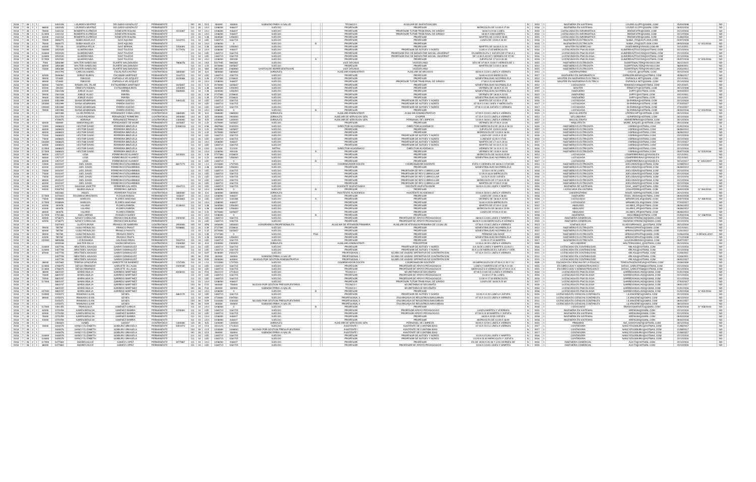| 2018 | 7 | 28 | 2 | 1 | | 3402426 | LOURDES BEATRIZ | DELGADO GONZALEZ | PERMANENTE | | 191 | 30 | D13 | 300000 | 300000 | SUBSIDIO PARA LA SALUD | | | TECNICO I | AUXILIAR DE INVESTIGACION | | N | | 2010 | 1 | INGENIERA EN SISTEMAS | LOUDELGLZPY@GMAIL.COM | 25/03/2008 | | NO | |
| 2018 | 7 | 28 | 2 | 1 | 98000 | 3402426 | LOURDES BEATRIZ | DELGADO GONZALEZ | PERMANENTE | | 111 | 30 | U1H | 1208200 | 948437 | SUELDO | | | PROFESOR | PROFESOR | MIERCOLES DE 14:00 A 17:00 | N | | 2018 | 1 | INGENIERA EN SISTEMAS | LOUDELGLZPY@GMAIL.COM | 09/02/2018 | | NO | |
| 2018 | 7 | 28 | 2 | 1 | 76000 | 1161154 | ROBERTO ALFREDO | DEMESTRI RIGONI | PERMANENTE | 3153267 | 111 | 10 | U1H | 1208200 | 948437 | SUELDO | | | PROFESOR | PROFESOR TUTOR TRAB FINAL DE GRADO | 18:00 A 22:00 LUNES | N | | 2016 | 1 | LICENCIADO EN INFORMATICA | RDEMESTRI@GMAIL.COM | 22/12/2016 | | NO | |
| 2018 | 7 | 28 | 2 | 1 | 114000 | 1161154 | ROBERTO ALFREDO | DEMESTRI RIGONI | PERMANENTE | | 111 | 10 | U1H | 1208200 | 948437 | SUELDO | | | PROFESOR | PROFESOR TUTOR TRAB FINAL DE GRADO | 18:00 A 2200 MARTES | N | | 2016 | 1 | LICENCIADO EN INFORMATICA | RDEMESTRI@GMAIL.COM | 22/12/2016 | | NO | |
| 2018 | 7 | 28 | 2 | 1 | 61000 | 1161154 | ROBERTO ALFREDO | DEMESTRI RIGONI | PERMANENTE | | 111 | 10 | UJ8 | 1600500 | 1256393 | SUELDO | | | PROFESOR | PROFESOR | MARTES DE 13:50 A 18:00 | N | | 2015 | 1 | LICENCIADO EN INFORMATICA | RDEMESTRI@GMAIL.COM | 01/06/2016 | | NO | |
| 2018 | 7 | 28 | 2 | 1 | 74000 | 3606271 | NUBIA ANGELICA | DIAZ AQUINO | PERMANENTE | 1164715 | 111 | 10 | UJD | 1483713 | 1164715 | SUELDO | | | PROFESOR | PROFESOR | LUNES DE 13:00 A 16:20 | N | | 2018 | 1 | INGENIERA ELECTRICISTA | NUBIA_ITA@OUTLOOK.COM | 02/07/2018 | | NO | |
| 2018 | 7 | 28 | 2 | 1 | 76000 | 3606271 | NUBIA ANGELICA | DIAZ AQUINO | PERMANENTE | | 111 | 10 | U1H | 1208200 | 0 | SUELDO | B | | PROFESOR | PROFESOR | | N | | 2018 | 1 | INGENIERA ELECTRICISTA | NUBIA_ITA@OUTLOOK.COM | 09/02/2018 | N° 014/2018 | NO | |
| 2018 | 7 | 28 | 2 | 1 | 61000 | 757146 | JOSEFINA FELIX | DIAZ BERNAL | PERMANENTE | 1256393 | 111 | 10 | UJ8 | 1600500 | 1256393 | SUELDO | | | PROFESOR | PROFESOR | MARTES DE 18:00 A 21:20 | N | | 2012 | 1 | MASTER EN DERECHO | JOSEDIBER@YAHOO.COM.AR | 22/12/2011 | | NO | |
| 2018 | 7 | 28 | 2 | 1 | 108000 | 3252520 | GUMERCINDA | DIAZ TOLEDO | PERMANENTE | 4177976 | 111 | 10 | U1H | 1208200 | 948437 | SUELDO | | | PROFESOR | PROFESOR DE AUTOEV Y ACRED | 13:05 A 17:05 MIERCOLES | N | | 2016 | 1 | LICENCIADA EN PSICOLOGIA | GUMERDIAZTOLEDO@HOTMAIL.COM | 22/12/2016 | | NO | |
| 2018 | 7 | 28 | 2 | 1 | 116000 | 3252520 | GUMERCINDA | DIAZ TOLEDO | PERMANENTE | | 111 | 10 | UJD | 1483713 | 1164715 | SUELDO | | | PROFESOR | PROFESOR ENC DE BIENESTAR SOCIAL UNIVERSIT | ES MIERCOLES Y JUEVES DE 07:00 A 1 | N | | 2016 | 1 | LICENCIADA EN PSICOLOGIA | GUMERDIAZTOLEDO@HOTMAIL.COM | 22/12/2016 | | NO | |
| 2018 | 7 | 28 | 2 | 1 | 116000 | 3252520 | GUMERCINDA | DIAZ TOLEDO | PERMANENTE | | 111 | 10 | UJD | 1483713 | 1164715 | SUELDO | | | PROFESOR | PROFESOR ENC DE BIENESTAR SOCIAL UNIVERSIT | DE 14:00 A 20:00 Y VIERNES DE 07:00 | N | | 2016 | 1 | LICENCIADA EN PSICOLOGIA | GUMERDIAZTOLEDO@HOTMAIL.COM | 22/12/2016 | | NO | |
| 2018 | 7 | 28 | 2 | 1 | 117000 | 3252520 | GUMERCINDA | DIAZ TOLEDO | PERMANENTE | | 111 | 10 | U1H | 1208200 | 900109 | SUELDO | A | | PROFESOR | PROFESOR | JUEVES DE 17:10 A 20:30 | N | | 2018 | 1 | LICENCIADA EN PSICOLOGIA | GUMERDIAZTOLEDO@HOTMAIL.COM | 05/07/2018 | N° 525/2018 | NO | |
| 2018 | 7 | 28 | 2 | 1 | 7000 | 1856489 | WALTER ISABELINO | DUARTE MALDONADO | PERMANENTE | 7868478 | 111 | 10 | UX2 | 5317935 | 3961861 | SUELDO | | | VICE DECANO | VICEDECANO | VES DE 07:00 A 13:00 Y VIERNES DE 1 | N | | 2015 | 1 | INGENIERO ELECTRICISTA | DUARTEWALTER@YAHOO.COM | 26/11/2015 | | NO | |
| 2018 | 7 | 28 | 2 | 1 | 60000 | 1856489 | WALTER ISABELINO | DUARTE MALDONADO | PERMANENTE | | 111 | 10 | UJ2 | 2070900 | 1625657 | SUELDO | | | PROFESOR | PROFESOR | MARTES DE 13:00 A 18:00 | N | | 2012 | 1 | INGENIERO ELECTRICISTA | DUARTEWALTER@YAHOO.COM | 08/09/2011 | | NO | |
| 2018 | 7 | 28 | 2 | 1 | 15000 | 1856489 | WALTER ISABELINO | DUARTE MALDONADO | PERMANENTE | | 113 | 10 | S84 | 2851200 | 2280960 | GASTOS DE REPRESENTACION | | | VICE DECANO | VICEDECANO | | N | | 2015 | 1 | INGENIERO ELECTRICISTA | DUARTEWALTER@YAHOO.COM | 23/04/2014 | | NO | |
| 2018 | 7 | 28 | 2 | 1 | | 4924793 | CARLOS ISMAEL | ESCALADA CASTRO | CONTRATADO | 1800000 | 144 | 30 | XJ4 | 1800000 | 1800000 | JORNALES | | | AUXILIAR ADMINISTRATI | AUXILIAR DE ARCHIVO | 08:00 A 14:00 LUNES A VIERNES | N | | 2014 | 1 | UNIVERSITARIO | CACHO_@HOTMAIL.COM | 20/12/2016 | | NO | |
| 2018 | 7 | 28 | 2 | 1 | 62000 | 2936064 | JORGE RUBEN | ESCOBAR MARTINEZ | PERMANENTE | 1164715 | 111 | 10 | UJD | 1483713 | 1164715 | SUELDO | | | PROFESOR | PROFESOR | 18:00 A 22:00 MIERCOLES | N | | 2017 | 1 | INGENIERO EN INFORMATICA | JOPRGERUBEN22@HOTMAIL.COM | 30/06/2017 | | NO | |
| 2018 | 7 | 28 | 2 | 1 | 59000 | 574655 | EMIGDIO | ESPINOLA VELAZQUEZ | PERMANENTE | 3105068 | 111 | 10 | UJ9 | 2747300 | 2156631 | SUELDO | | | PROFESOR | PROFESOR | SEMESTRALIDAD NO PARALELA | N | | 2012 | 1 | MASTER EN INGENIERIA ELECTRICA | ESPINOLA.NET@GMAIL.COM | 22/12/2011 | | NO | |
| 2018 | 7 | 28 | 2 | 1 | 69000 | 574655 | EMIGDIO | ESPINOLA VELAZQUEZ | PERMANENTE | | 111 | 10 | U1H | 1208200 | 948437 | SUELDO | | | PROFESOR | PROFESOR TUTOR TRAB FINAL DE GRADO | 17:00 A 21:00 MARTES | N | | 2016 | 1 | MASTER EN INGENIERIA ELECTRICA | ESPINOLA.NET@GMAIL.COM | 22/12/2016 | | NO | |
| 2018 | 7 | 28 | 2 | 1 | 60000 | 748293 | RAMON DEL PILAR | ESTIGARRIBIA MARTINEZ | PERMANENTE | 1625657 | 111 | 10 | UJ2 | 2070900 | 1625657 | SUELDO | | | PROFESOR | PROFESOR | SEMESTRALIDAD NO PARALELA | N | | 2012 | 1 | LICENCIADO | RAMON121056@HOTMAIL.COM | 22/12/2011 | | NO | |
| 2018 | 7 | 28 | 2 | 1 | 61000 | 426353 | ERNESTO ANIBAL | ESTIGARRIBIA RIOS | PERMANENTE | 1256393 | 111 | 10 | UJ8 | 1600500 | 1256393 | SUELDO | | | PROFESOR | PROFESOR | VIERNES DE 18:00 A 21:20 | N | | 2007 | 1 | MASTER | ERNIESTY@HOTMAIL.COM | 29/12/2006 | | NO | |
| 2018 | 7 | 28 | 2 | 1 | 61000 | 1561528 | JORGE HUGO | FARIÑA | PERMANENTE | 5569655 | 111 | 10 | UJ8 | 1600500 | 1256393 | SUELDO | | | PROFESOR | PROFESOR | SEMESTRALIDAD NO PARALELA | N | | 2015 | 1 | INGENIERO | JHFPY@HOTMAIL.COM | 29/03/2012 | | NO | |
| 2018 | 7 | 28 | 2 | 1 | 59000 | 1561528 | JORGE HUGO | FARIÑA | PERMANENTE | | 111 | 10 | UJ9 | 2747300 | 2156631 | SUELDO | | | PROFESOR | PROFESOR | VIERNES DE 18:00 A 22:00 | N | | 2015 | 1 | INGENIERO | JHFPY@HOTMAIL.COM | 22/12/2011 | | NO | |
| 2018 | 7 | 28 | 2 | 1 | 59000 | 1561528 | JORGE HUGO | FARIÑA | PERMANENTE | | 111 | 10 | UJ9 | 2747300 | 2156631 | SUELDO | | | PROFESOR | PROFESOR | SEMESTRALIDAD NO PARALELA | N | | 2015 | 1 | INGENIERO | JHFPY@HOTMAIL.COM | 22/12/2011 | | NO | |
| 2018 | 7 | 28 | 2 | 1 | 116000 | 3351999 | DIANA SEMIRAMIS | FARIÑA OVIEDO | PERMANENTE | 3494145 | 111 | 10 | UJD | 1483713 | 1164715 | SUELDO | | | PROFESOR | PROFESOR DE AUTOEV Y ACRED | MARTES DE 13:35 A 17:35 | N | | 2016 | 1 | LICENCIADA | DI-FARINA@HOTMAIL.COM | 22/12/2016 | | NO | |
| 2018 | 7 | 28 | 2 | 1 | 103000 | 3351999 | DIANA SEMIRAMIS | FARIÑA OVIEDO | PERMANENTE | | 111 | 10 | UJD | 1483713 | 1164715 | SUELDO | | | PROFESOR | PROFESOR DE AUTOEV Y ACRED | 07:30 A 13:30 LUNES Y MIERCOLES | N | | 2017 | 1 | LICENCIADA | DI-FARINA@HOTMAIL.COM | 27/03/2017 | | NO | |
| 2018 | 7 | 28 | 2 | 1 | 109000 | 3351999 | DIANA SEMIRAMIS | FARIÑA OVIEDO | PERMANENTE | | 111 | 10 | UJD | 1483713 | 1164715 | SUELDO | | | PROFESOR | PROFESOR DE AUTOEV Y ACRED | 07:30 A 13:30 JUEVES Y VIERNES | N | | 2017 | 1 | LICENCIADA | DI-FARINA@HOTMAIL.COM | 27/03/2017 | | NO | |
| 2018 | 7 | 28 | 2 | 1 | 76000 | 3351999 | DIANA SEMIRAMIS | FARIÑA OVIEDO | PERMANENTE | | 111 | 10 | U1H | 1208200 | 0 | SUELDO | B | | PROFESOR | PROFESOR | | N | | 2018 | 1 | LICENCIADA | DI-FARINA@HOTMAIL.COM | 09/02/2018 | N° 013/2018 | NO | |
| 2018 | 7 | 28 | 2 | 1 | | 3822285 | LILIAN PATRICIA | FERNANDEZ CABALLERO | CONTRATADO | 1980000 | 144 | 30 | XJ4 | 1980000 | 1980000 | JORNALES | | | AUXILIAR ADMINISTRATI | AUXILIAR ADMINISTRATIVO | 07:00 A 13:00 LUNES A VIERNES | N | | 2010 | 1 | BACHILLERATO | LPATRICIAPY@HOTMAIL.COM | 20/12/2016 | | NO | |
| 2018 | 7 | 28 | 2 | 1 | | 3312793 | HUGO RICARDO | FERNANDEZ FERREIRA | CONTRATADO | 1900000 | 144 | 30 | XJ5 | 1900000 | 1900000 | JORNALES | | | AUXILIAR DE SERVICIOS GEN | CHOFER | 07:15 A 13:15 LUNES A VIERNES | N | | 2013 | 1 | SECUNDARIA | HURIFERZ@HOTMAIL.COM | 20/12/2016 | | NO | |
| 2018 | 7 | 28 | 2 | 1 | | 4709675 | ADRIANA | FERNANDEZ FRANCO | CONTRATADO | 1400000 | 144 | 30 | XJ5 | 1400000 | 1400000 | JORNALES | | | AUXILIAR DE SERVICIOS GEN | PERSONAL DE LIMPIEZA | 12:00 A 18:00 LUNES A VIERNES | N | | 2012 | 1 | BACHILLERATO | ADRIFERFRAN@HOTMAIL.COM | 20/12/2016 | | NO | |
| 2018 | 7 | 28 | 2 | 1 | 60000 | 658969 | MARIA RAQUEL | FERNDANDEZ DE MORE | PERMANENTE | 1625657 | 111 | 10 | UJ2 | 2070900 | 1625657 | SUELDO | | | PROFESOR | PROFESOR | VIERNES DE 07:00 A 10:00 | N | | 2007 | 1 | ARQUITECTA | MORE_RAQUEL@HOTMAIL.COM | 29/12/2006 | | NO | |
| 2018 | 7 | 28 | 2 | 1 | 11000 | 1608623 | HECTOR DAVID | FERREIRA BRIZUELA | PERMANENTE | 11396316 | 111 | 10 | K36 | 3987900 | 3190320 | SUELDO | | | DIRECTOR ACADEMICO | DIRECTOR ACADEMICO | 13:00 MIERCOLES DE 16:10 A 18:10 | N | | 2016 | 1 | INGENIERO ELECTRICISTA | HDFB34@HOTMAIL.COM | 01/01/2016 | | SI | |
| 2018 | 7 | 28 | 2 | 1 | 60000 | 1608623 | HECTOR DAVID | FERREIRA BRIZUELA | PERMANENTE | | 111 | 10 | UJ2 | 2070900 | 1625657 | SUELDO | | | PROFESOR | PROFESOR | JUEVES DE 13:00 A 16:00 | N | | 2007 | 1 | INGENIERO ELECTRICISTA | HDFB34@HOTMAIL.COM | 06/06/2012 | | NO | |
| 2018 | 7 | 28 | 2 | 1 | 60000 | 1608623 | HECTOR DAVID | FERREIRA BRIZUELA | PERMANENTE | | 111 | 10 | UJ2 | 2070900 | 1625657 | SUELDO | | | PROFESOR | PROFESOR | MIERCOLES DE 13:00 A 16:00 | N | | 2012 | 1 | INGENIERO ELECTRICISTA | HDFB34@HOTMAIL.COM | 06/06/2012 | | NO | |
| 2018 | 7 | 28 | 2 | 1 | 72000 | 1608623 | HECTOR DAVID | FERREIRA BRIZUELA | PERMANENTE | | 111 | 10 | UJD | 1483713 | 1164715 | SUELDO | | | PROFESOR | PROFESOR DE AUTOEV Y ACRED | LUNES DE 13:05 A 15:05 | N | | 2016 | 1 | INGENIERO ELECTRICISTA | HDFB34@HOTMAIL.COM | 22/12/2016 | | NO | |
| 2018 | 7 | 28 | 2 | 1 | 73000 | 1608623 | HECTOR DAVID | FERREIRA BRIZUELA | PERMANENTE | | 111 | 10 | UJD | 1483713 | 1164715 | SUELDO | | | PROFESOR | PROFESOR DE AUTOEV Y ACRED | LUNESDE 15:05 A 17:05 | N | | 2016 | 1 | INGENIERO ELECTRICISTA | HDFB34@HOTMAIL.COM | 22/12/2016 | | NO | |
| 2018 | 7 | 28 | 2 | 1 | 104000 | 1608623 | HECTOR DAVID | FERREIRA BRIZUELA | PERMANENTE | | 111 | 10 | U1H | 1208200 | 948437 | SUELDO | | | PROFESOR | PROFESOR DE AUTOEV Y ACRED | MARTES DE 17:10 A 19:10 | N | | 2017 | 1 | INGENIERO ELECTRICISTA | HDFB34@HOTMAIL.COM | 22/12/2017 | | NO | |
| 2018 | 7 | 28 | 2 | 1 | 62000 | 1608623 | HECTOR DAVID | FERREIRA BRIZUELA | PERMANENTE | | 111 | 10 | UJD | 1483713 | 1164715 | SUELDO | | | PROFESOR | PROFESOR DE AUTOEV Y ACRED | MARTES DE 19:10 A 21:10 | N | | 2016 | 1 | INGENIERO ELECTRICISTA | HDFB34@HOTMAIL.COM | 22/12/2016 | | NO | |
| 2018 | 7 | 28 | 2 | 1 | 112000 | 1608623 | HECTOR DAVID | FERREIRA BRIZUELA | PERMANENTE | | 112 | 10 | CO4 | 512100 | 512100 | DIETAS | | | DIRECTOR ACADEMICO | DIRECTOR ACADEMICO | VIERNES DE 10:10 A 11:10 | N | | 2016 | 1 | INGENIERO ELECTRICISTA | HDFB34@HOTMAIL.COM | 22/12/2016 | | NO | |
| 2018 | 7 | 28 | 2 | 1 | 117000 | 1608623 | HECTOR DAVID | FERREIRA BRIZUELA | PERMANENTE | | 111 | 10 | U1H | 1208200 | 900109 | SUELDO | A | | PROFESOR | PROFESOR | VIERNES DE 13:00 A 18:00 | N | | 2018 | 1 | INGENIERO ELECTRICISTA | HDFB34@HOTMAIL.COM | 05/07/2018 | N° 523/2018 | NO | |
| 2018 | 7 | 28 | 2 | 1 | 59000 | 1257127 | LIDIA | FERREIRA DE ALVAREZ | PERMANENTE | 3413024 | 111 | 10 | UJ9 | 2747300 | 2156631 | SUELDO | | | PROFESOR | PROFESOR | MIERCOLES DE 18:00 A 22:00 | N | | 2012 | 1 | LICENCIADA | LIDIAFERREIRA41@YAHOO.ES | 22/12/2011 | | NO | |
| 2018 | 7 | 28 | 2 | 1 | 60000 | 1257127 | LIDIA | FERREIRA DE ALVAREZ | PERMANENTE | | 111 | 10 | UJ2 | 1600500 | 1256393 | SUELDO | | | PROFESOR | PROFESOR | SEMESTRALIDAD NO PARALELA | N | | 2012 | 1 | LICENCIADA | LIDIAFERREIRA41@YAHOO.ES | 22/12/2011 | | NO | |
| 2018 | 7 | 28 | 2 | 1 | 81000 | 1257127 | LIDIA | FERREIRA DE ALVAREZ | PERMANENTE | | 111 | 10 | UJD | 1483713 | 0 | SUELDO | B | | PROFESOR | PROFESOR | | N | | 2017 | 1 | LICENCIADA | LIDIAFERREIRA41@YAHOO.ES | 19/12/2017 | N° 1051/2017 | NO | |
| 2018 | 7 | 28 | 2 | 1 | 12000 | 2033197 | JOEL DAVID | FERREIRA ESTIGARRIBIA | PERMANENTE | 8817173 | 111 | 10 | L14 | 2213000 | 1737205 | SUELDO | | | COORDINADOR DOCEN | COORDINADOR DOCENTE | EVES Y VIERNES DE 08:00 A 12:00 MA | N | | 2014 | 1 | INGENIERO ELECTRICISTA | JOELODAVID@HOTMAIL.COM | 12/08/2014 | | NO | |
| 2018 | 7 | 28 | 2 | 1 | 61000 | 2033197 | JOEL DAVID | FERREIRA ESTIGARRIBIA | PERMANENTE | | 111 | 10 | UJ8 | 1600500 | 1256393 | SUELDO | | | PROFESOR | PROFESOR | SEMESTRALIDAD NO PARALELA | N | | 2012 | 1 | INGENIERO ELECTRICISTA | JOELODAVID@HOTMAIL.COM | 06/06/2012 | | NO | |
| 2018 | 7 | 28 | 2 | 1 | 73000 | 2033197 | JOEL DAVID | FERREIRA ESTIGARRIBIA | PERMANENTE | | 111 | 10 | UJD | 1483713 | 1164715 | SUELDO | | | PROFESOR | PROFESOR DE REV CURRICULAR | 12:20 A 16:20 LUNES | N | | 2016 | 1 | INGENIERO ELECTRICISTA | JOELODAVID@HOTMAIL.COM | 22/12/2016 | | NO | |
| 2018 | 7 | 28 | 2 | 1 | 73000 | 2033197 | JOEL DAVID | FERREIRA ESTIGARRIBIA | PERMANENTE | | 111 | 10 | UJD | 1483713 | 1164715 | SUELDO | | | PROFESOR | PROFESOR DE REV CURRICULAR | 12:20 A 16:20 MIERCOLES | N | | 2016 | 1 | INGENIERO ELECTRICISTA | JOELODAVID@HOTMAIL.COM | 22/12/2016 | | NO | |
| 2018 | 7 | 28 | 2 | 1 | 73000 | 2033197 | JOEL DAVID | FERREIRA ESTIGARRIBIA | PERMANENTE | | 111 | 10 | UJD | 1483713 | 1164715 | SUELDO | | | PROFESOR | PROFESOR DE REV CURRICULAR | 12:20 A 16:20 JUEVES | N | | 2016 | 1 | INGENIERO ELECTRICISTA | JOELODAVID@HOTMAIL.COM | 22/12/2016 | | NO | |
| 2018 | 7 | 28 | 2 | 1 | 80000 | 2033197 | JOEL DAVID | FERREIRA ESTIGARRIBIA | PERMANENTE | | 111 | 10 | UJD | 1483713 | 1164715 | SUELDO | | | PROFESOR | PROFESOR DE REV CURRICULAR | MIERCOLES DE 17:10 A 20:30 | N | | 2016 | 1 | INGENIERO ELECTRICISTA | JOELODAVID@HOTMAIL.COM | 22/12/2016 | | NO | |
| 2018 | 7 | 28 | 2 | 1 | 81000 | 2033197 | JOEL DAVID | FERREIRA ESTIGARRIBIA | PERMANENTE | | 111 | 10 | UJD | 1483713 | 1164715 | SUELDO | | | PROFESOR | PROFESOR DE REV CURRICULAR | MARTES DE 07:00 A 12:00 | N | | 2016 | 1 | INGENIERO ELECTRICISTA | JOELODAVID@HOTMAIL.COM | 22/12/2016 | | NO | |
| 2018 | 7 | 28 | 2 | 1 | 62000 | 3437172 | DAHIANA JANETTE | FERREIRA GALARZA | PERMANENTE | 1164715 | 111 | 10 | UJD | 1483713 | 1164715 | SUELDO | | | DOCENTE INVESTIGADO | DOCENTE INVESTIGADOR | 19:00 A 21:00 LUNES Y MARTES | N | | 2016 | 1 | INGENIERA DE SISTEMAS | DAIA_JANET@HOTMAIL.COM | 22/12/2016 | | NO | |
| 2018 | 7 | 28 | 2 | 1 | 93000 | 5209793 | INGRID ANALIA | FERREIRA LIMENZA | PERMANENTE | | 111 | 10 | U1H | 1208200 | 0 | SUELDO | B | | PROFESOR | PROFESOR | | N | | 2018 | 1 | LICENCIADA EN HISTORIA | LIDIA-FERRI@HOTMAIL.COM | 09/02/2018 | N° 064/2018 | NO | |
| 2018 | 7 | 28 | 2 | 1 | | 4651661 | ANGEL | FERREIRA TOLEDO | CONTRATADO | 1800000 | 144 | 30 | XJ4 | 1800000 | 1800000 | JORNALES | | | ASISTENTE ACADEMICO | ASISTENTE ACADEMICO | 10:00 A 16:00 LUNES A VIERNES | N | | 2013 | 1 | UNIVERSITARIO | ANGEL-MAPA@HOTMAIL.COM | 20/12/2016 | | NO | |
| 2018 | 7 | 28 | 2 | 1 | 117000 | 3472624 | EDUARDO ARISTIDES | FLECHA RODAS | PERMANENTE | 948437 | 111 | 10 | U1H | 1208200 | 948437 | SUELDO | | | PROFESOR | PROFESOR | LUNES DE 13:00 A 18:00 | N | | 2018 | 1 | INGENIERO | EDDU_RODAS@HOTMAIL.COM | 09/02/2018 | | NO | |
| 2018 | 7 | 28 | 2 | 1 | 73000 | 2038926 | MARCOS | FLORES MAIDANA | PERMANENTE | 2053803 | 111 | 10 | UJD | 1483713 | 1105366 | SUELDO | A | | PROFESOR | PROFESOR | VIERNES DE 18:00 A 22:00 | N | | 2018 | 1 | LICENCIADO | MFMARCOS.05@GMAIL.COM | 02/07/2018 | N° 469/2018 | NO | |
| 2018 | 7 | 28 | 2 | 1 | 117000 | 2038926 | MARCOS | FLORES MAIDANA | PERMANENTE | | 111 | 10 | U1H | 1208200 | 948437 | SUELDO | | | PROFESOR | PROFESOR | 16:00 A 20:00 MIERCOLES | N | | 2017 | 1 | LICENCIADO | MFMARCOS.05@GMAIL.COM | 27/03/2017 | | NO | |
| 2018 | 7 | 28 | 2 | 1 | 61000 | 493978 | HILARIO | FLORES FARIÑA | PERMANENTE | 4138443 | 111 | 10 | UJ8 | 1600500 | 1256393 | SUELDO | | | PROFESOR | PROFESOR | MARTES DE 07:00 A 12:00 | N | | 2012 | 1 | ABOGADO | HILARIO_FF@HOTMAIL.COM | 06/06/2012 | | NO | |
| 2018 | 7 | 28 | 2 | 1 | 61000 | 493978 | HILARIO | FLORES FARIÑA | PERMANENTE | | 111 | 10 | UJ8 | 1600500 | 1256393 | SUELDO | | | PROFESOR | PROFESOR | MIERCOLES DE 08:00 A 12:00 | N | | 2012 | 1 | ABOGADO | HILARIO_FF@HOTMAIL.COM | 06/06/2012 | | NO | |
| 2018 | 7 | 28 | 2 | 1 | 60000 | 493978 | HILARIO | FLORES FARIÑA | PERMANENTE | | 111 | 10 | UJ2 | 2070900 | 1625657 | SUELDO | | | PROFESOR | PROFESOR | LUNES DE 07:00 A 12:00 | N | | 2012 | 1 | ABOGADO | HILARIO_FF@HOTMAIL.COM | 06/06/2012 | | NO | |
| 2018 | 7 | 28 | 2 | 1 | 117000 | 4701466 | ANA LORENA | FONSECA NUÑEZ | PERMANENTE | | 111 | 10 | U1H | 1208200 | 0 | SUELDO | B | | PROFESOR | PROFESOR | | N | | 2018 | 1 | INGENIERA | ANILOR88@HOTMAIL.COM | 01/03/2018 | N° 148/2018 | NO | |
| 2018 | 7 | 28 | 2 | 1 | 62000 | 3718271 | NANCY CAROLINA | FRANCO BALBUENA | PERMANENTE | 2329430 | 111 | 10 | UJD | 1483713 | 1164715 | SUELDO | | | PROFESOR | PROFESOR DE APOYO PEDAGOGICO | 08:00 A 14:00 LUNES Y MARTES | N | | 2015 | 1 | INGENIERA COMERCIAL | INGNANCYFRANCO@GMAIL.COM | 22/12/2016 | | NO | |
| 2018 | 7 | 28 | 2 | 1 | 62000 | 3718271 | NANCY CAROLINA | FRANCO BALBUENA | PERMANENTE | | 111 | 10 | UJD | 1483713 | 1164715 | SUELDO | | | PROFESOR | PROFESOR DE APOYO PEDAGOGICO | 08:00 A 14:00 MIERCOLES A VIERNES | N | | 2015 | 1 | INGENIERA COMERCIAL | INGNANCYFRANCO@GMAIL.COM | 22/12/2016 | | NO | |
| 2018 | 7 | 28 | 2 | 1 | | 2327003 | GLADYS ROSA | FRANCO DE BAREIRO | CONTRATADO | 1950000 | 145 | 10 | XP8 | 1950000 | 1950000 | HONORARIOS PROFESIONALES | | | AUXILIAR DE ATENSION PRIMARIA | AUXILIAR DE ATENSION PRIMARIA DE LA SALUD | 07:30 A 13:30 LUNES A VIERNES | N | | 2013 | 1 | KINESIOLOGA | GLADYSFRANCO_@HOTMAIL.COM | 20/12/2016 | | NO | |
| 2018 | 7 | 28 | 2 | 1 | 59000 | 765782 | HUGO REINALDO | FRANCO PAAST | PERMANENTE | 5038681 | 111 | 10 | UJ9 | 2747300 | 2156631 | SUELDO | | | PROFESOR | PROFESOR | SEMESTRALIDAD NO PARALELA | N | | 2012 | 1 | INGENIERO ELECTRICISTA | HFRANCOPAATS@GMAIL.COM | 22/12/2011 | | NO | |
| 2018 | 7 | 28 | 2 | 1 | 60000 | 765782 | HUGO REINALDO | FRANCO PAASTS | PERMANENTE | | 111 | 10 | UJ2 | 2070900 | 1625657 | SUELDO | | | PROFESOR | PROFESOR | SEMESTRALIDAD NO PARALELA | N | | 2012 | 1 | INGENIERO ELECTRICISTA | HFRANCOPAATS@GMAIL.COM | 11/04/2012 | | NO | |
| 2018 | 7 | 28 | 2 | 1 | 59000 | 765782 | HUGO REINALDO | FRANCO PAATS | PERMANENTE | | 111 | 10 | UJ9 | 2747300 | 0 | SUELDO | PSG | | PROFESOR | PROFESOR | PERMISO SIN GOCE | N | | 2012 | 1 | INGENIERO ELECTRICISTA | HFRANCOPAATS@GMAIL.COM | 12/06/2018 | N RESOLUCIO | NO | |
| 2018 | 7 | 28 | 2 | 1 | 61000 | 765782 | HUGO REINALDO | FRANCO PAATS | PERMANENTE | | 111 | 10 | UJ8 | 1600500 | 1256393 | SUELDO | | | PROFESOR | PROFESOR | SEMESTRALIDAD NO PARALELA | N | | 2009 | 1 | INGENIERO ELECTRICISTA | HFRANCOPAATS@GMAIL.COM | 17/12/2008 | | NO | |
| 2018 | 7 | 28 | 2 | 1 | 103000 | 3805658 | LIZ ROSSANA | GALEANO ARIAS | PERMANENTE | 1164715 | 111 | 10 | UJD | 1483713 | 1164715 | SUELDO | | | PROFESOR | PROFESOR | 13:50 A 17:10 MARTES | N | | 2017 | 1 | INGENIERA ELECTRICISTA | GALEANOROSSY@GMAIL.COM | 05/07/2017 | | NO | |
| 2018 | 7 | 28 | 2 | 1 | | 3035538 | WALTER IDILIO | GAONA BENEGAS | CONTRATADO | 2300000 | 144 | 30 | XJ4 | 2300000 | 2300000 | JORNALES | | | AUXILIAR ADMINISTRATI | PERCEPTOR | 14:30 A 20:30 LUNES A VIERNES | N | | 2009 | 1 | SECUNDARIO | WALTERGAONA_@HOTMAIL.COM | 20/12/2016 | | NO | |
| 2018 | 7 | 28 | 2 | 1 | 116000 | 3407726 | ARISTIDES IGNACIO | GARAY DOMINGUEZ | PERMANENTE | 6021602 | 111 | 10 | UJD | 1483713 | 1164715 | SUELDO | | | PROFESOR | PROFESOR DE AUTOEV Y ACRED | 0 A 16:20 LUNES Y MARTES 13:20 A 1 | N | | 2016 | 1 | LICENCIADO EN CONTABILIDAD | ARI.AIG@HOTMAIL.COM | 22/12/2016 | | NO | |
| 2018 | 7 | 28 | 2 | 1 | 116000 | 3407726 | ARISTIDES IGNACIO | GARAY DOMINGUEZ | PERMANENTE | | 111 | 10 | UJD | 1483713 | 1164715 | SUELDO | | | PROFESOR | PROFESOR DE AUTOEV Y ACRED | 20 A 14:20 MIERCOLES JUEVES Y VIER | N | | 2016 | 1 | LICENCIADO EN CONTABILIDAD | ARI.AIG@HOTMAIL.COM | 22/12/2016 | | NO | |
| 2018 | 7 | 28 | 2 | 1 | 87000 | 3407726 | ARISTIDES IGNACIO | GARAY DOMINGUEZ | PERMANENTE | | 111 | 10 | G07 | 3038300 | 2552172 | SUELDO | | | PROFESIONAL I | NCARG DE UNIDAD OPERATIVA DE CONTRATACION | 07:15 A 13:15 LUNES A VIERNES | N | | 2011 | 1 | LICENCIADO EN CONTABILIDAD | ARI.AIG@HOTMAIL.COM | 01/06/2011 | | NO | |
| 2018 | 7 | 28 | 2 | 1 | | 3407726 | ARISTIDES IGNACIO | GARAY DOMINGUEZ | PERMANENTE | | 191 | 30 | E05 | 300000 | 300000 | SUBSIDIO PARA LA SALUD | | | PROFESIONAL I | NCARG DE UNIDAD OPERATIVA DE CONTRATACION | | N | | 2011 | 1 | LICENCIADO EN CONTABILIDAD | ARI.AIG@HOTMAIL.COM | 01/06/2011 | | NO | |
| 2018 | 7 | 28 | 2 | 1 | | 3407726 | ARISTIDES IGNACIO | GARAY DOMINGUEZ | PERMANENTE | | 133 | 30 | E05 | 1000000 | 840000 | BILIDAD POR GESTION ADMINISTRATIVA | | | PROFESIONAL I | NCARG DE UNIDAD OPERATIVA DE CONTRATACION | | N | | 2011 | 1 | LICENCIADO EN CONTABILIDAD | ARI.AIG@HOTMAIL.COM | 09/01/2017 | | NO | |
| 2018 | 7 | 28 | 2 | 1 | 28000 | 1057662 | TERESA GENOVEVA | GARCETE DE RAMIREZ | PERMANENTE | 1737205 | 111 | 10 | L14 | 2213000 | 1737205 | SUELDO | | | COORDINADOR DOCEN | COORDINADOR DOCENTE | :00 MIERCOLES DE 07:00 A 11:30 Y JU | N | | 2009 | 1 | ENCIADA EN CIENCIAS DE LA EDUCAC | TERESITAGENOVEVA@HOTMAIL.COM | 23/06/2009 | | NO | |
| 2018 | 7 | 28 | 2 | 1 | 113000 | 4706075 | DIEGO ARMANDO | GARCETE VILLALBA | PERMANENTE | 2329430 | 111 | 10 | UJD | 1483713 | 1164715 | SUELDO | | | PROFESOR | PROFESOR DE APOYO PEDAGOGICO | LUNES Y MARTES DE 07:30 A 13:30 | N | | 2015 | 1 | EN DIRECCION Y ADMINISTRACION D | DIEGO_GARCETE88@HOTMAIL.COM | 22/12/2016 | | NO | |
| 2018 | 7 | 28 | 2 | 1 | 113000 | 4706075 | DIEGO ARMANDO | GARCETE VILLALBA | PERMANENTE | | 111 | 10 | UJD | 1483713 | 1164715 | SUELDO | | | PROFESOR | PROFESOR DE APOYO PEDAGOGICO | MIERCOLES A VIERNES DE 07:30 A 13:3 | N | | 2015 | 1 | EN DIRECCION Y ADMINISTRACION D | DIEGO_GARCETE88@HOTMAIL.COM | 22/12/2016 | | NO | |
| 2018 | 7 | 28 | 2 | 1 | 48000 | 4802237 | MARIA ANALIA | GARRIDO MARTINEZ | PERMANENTE | 6048410 | 111 | 10 | E10 | 2041123 | 1714543 | SUELDO | | | TECNICO I | SECRETARIA DE DECANATO | 07:00 A 13:00 DE LUNES A VIERNES | N | | 2016 | 1 | LICENCIADA EN PSICOLOGIA | GARRIDOANALIA03@GMAIL.COM | 01/01/2016 | | NO | |
| 2018 | 7 | 28 | 2 | 1 | 74000 | 4802237 | MARIA ANALIA | GARRIDO MARTINEZ | PERMANENTE | | 111 | 10 | UJD | 1483713 | 1164715 | SUELDO | | | PROFESOR | PROFESOR DE APOYO PEDAGOGICO | 13:30 A 17:30 LUNES | N | | 2016 | 1 | LICENCIADA EN PSICOLOGIA | GARRIDOANALIA03@GMAIL.COM | 22/12/2016 | | NO | |
| 2018 | 7 | 28 | 2 | 1 | 74000 | 4802237 | MARIA ANALIA | GARRIDO MARTINEZ | PERMANENTE | | 111 | 10 | UJD | 1483713 | 1164715 | SUELDO | | | PROFESOR | PROFESOR DE APOYO PEDAGOGICO | 13:30 A 17:30 MIERCOLES | N | | 2016 | 1 | LICENCIADA EN PSICOLOGIA | GARRIDOANALIA03@GMAIL.COM | 22/12/2016 | | NO | |
| 2018 | 7 | 28 | 2 | 1 | 117000 | 4802237 | MARIA ANALIA | GARRIDO MARTINEZ | PERMANENTE | | 111 | 10 | U1H | 1208200 | 948437 | SUELDO | | | PROFESOR | PROFESOR TUTOR TRAB FINAL DE GRADO | LUNES DE 18:00 A 22:00 | N | | 2017 | 1 | LICENCIADA EN PSICOLOGIA | GARRIDOANALIA03@GMAIL.COM | 27/03/2017 | | NO | |
| 2018 | 7 | 28 | 2 | 1 | | 4802237 | MARIA ANALIA | GARRIDO MARTINEZ | PERMANENTE | | 133 | 30 | E10 | 900000 | 756000 | BILIDAD POR GESTION PRESUPUESTARIA | | | TECNICO I | SECRETARIA DE DECANATO | | N | | 2016 | 1 | LICENCIADA EN PSICOLOGIA | GARRIDOANALIA03@GMAIL.COM | 09/01/2017 | | NO | |
| 2018 | 7 | 28 | 2 | 1 | | 4802237 | MARIA ANALIA | GARRIDO MARTINEZ | PERMANENTE | | 191 | 30 | E10 | 300000 | 300000 | SUBSIDIO PARA LA SALUD | | | TECNICO I | SECRETARIA DE DECANATO | | N | | 2016 | 1 | LICENCIADA EN PSICOLOGIA | GARRIDOANALIA03@GMAIL.COM | 01/01/2016 | | NO | |
| 2018 | 7 | 28 | 2 | 1 | 107000 | 4802237 | MARIA ANALIA | GARRIDO MARTINEZ | PERMANENTE | | 111 | 10 | U1H | 1208200 | 0 | SUELDO | B | | PROFESOR | PROFESOR | | N | | 2018 | 1 | LICENCIADA EN PSICOLOGIA | GARRIDOANALIA03@GMAIL.COM | 01/02/2018 | N° 052/2018 | NO | |
| 2018 | 7 | 28 | 2 | 1 | 116000 | 2245071 | RAMONA LILIAN | GENES | PERMANENTE | 4862179 | 111 | 10 | UJD | 1483713 | 1164715 | SUELDO | | | PROFESOR | PROFESOR DE AUTOEV Y ACRED | 13:20 A 14:20 LUNES A JUEVES | N | | 2016 | 1 | LICENCIADA EN CIENCIAS CONTABLES | LILIANGENES@GMAIL.COM | 22/12/2016 | | NO | |
| 2018 | 7 | 28 | 2 | 1 | 89000 | 2245071 | RAMONA LILIAN | GENES | PERMANENTE | | 111 | 10 | H29 | 2734600 | 2297064 | SUELDO | | | PROFESIONAL II | ENCARGADA DE REGISTROS BANCARIOS | 07:15 A 13:15 LUNES A VIERNES | N | | 2011 | 1 | LICENCIADA EN CIENCIAS CONTABLES | LILIANGENES@GMAIL.COM | 28/12/2010 | | NO | |
| 2018 | 7 | 28 | 2 | 1 | | 2245071 | RAMONA LILIAN | GENES | PERMANENTE | | 133 | 30 | H29 | 1310000 | 1100400 | NILIDAD POR GESTION PRESUPUESTARIA | | | PROFESIONAL II | ENCARGADA DE REGISTROS BANCARIOS | | N | | 2011 | 1 | LICENCIADA EN CIENCIAS CONTABLES | LILIANGENES@GMAIL.COM | 09/01/2017 | | NO | |
| 2018 | 7 | 28 | 2 | 1 | | 2245071 | RAMONA LILIAN | GENES | PERMANENTE | | 191 | 30 | H29 | 300000 | 300000 | SUBSIDIO PARA LA SALUD | | | PROFESIONAL II | ENCARGADA DE REGISTROS BANCARIOS | | N | | 2011 | 1 | LICENCIADA EN CIENCIAS CONTABLES | LILIANGENES@GMAIL.COM | 28/12/2010 | | NO | |
| 2018 | 7 | 28 | 2 | 1 | 117000 | 2491355 | FRANCISCA | GIMENEZ GARCIA | PERMANENTE | | 111 | 10 | U1H | 1208200 | 0 | SUELDO | B | | PROFESOR | PROFESOR | | N | | 2018 | 1 | LICENCIADO | FRANCIGIMENEZG@GMAIL.COM | 09/02/2018 | N° 058/2018 | NO | |
| 2018 | 7 | 28 | 2 | 1 | 62000 | 2270259 | KAREN BENILDA | GIMENEZ IBARRA | PERMANENTE | 4226304 | 111 | 10 | UJD | 1483713 | 1164715 | SUELDO | | | PROFESOR | PROFESOR APOYO PEDAGOGICO | LUNES MARTES Y VEIERNES | N | | 2015 | 1 | INGENIERA EN SISTEMAS | KRENGIM@GMAIL.COM | 22/12/2016 | | NO | |
| 2018 | 7 | 28 | 2 | 1 | 62000 | 2270259 | KAREN BENILDA | GIMENEZ IBARRA | PERMANENTE | | 111 | 10 | UJD | 1483713 | 1164715 | SUELDO | | | PROFESOR | PROFESOR APOYO PEDAGOGICO | 07:30 A 13:30 MARTES Y JUEVES | N | | 2015 | 1 | INGENIERA EN SISTEMAS | KRENGIM@GMAIL.COM | 22/12/2016 | | NO | |
| 2018 | 7 | 28 | 2 | 1 | 76000 | 2270259 | KAREN BENILDA | GIMENEZ IBARRA | PERMANENTE | | 111 | 10 | U1H | 1208200 | 948437 | SUELDO | | | PROFESOR | PROFESOR | 18:00 A 22:00 JUEVES | N | | 2018 | 1 | INGENIERA EN SISTEMAS | KRENGIM@GMAIL.COM | 09/02/2018 | | NO | |
| 2018 | 7 | 28 | 2 | 1 | 93000 | 2270259 | KAREN BENILDA | GIMENEZ IBARRA | PERMANENTE | | 111 | 10 | U1H | 1208200 | 948437 | SUELDO | | | PROFESOR | PROFESOR | MIERCOLES DE 14:00 A 18:00 | N | | 2018 | 1 | INGENIERA EN SISTEMAS | KRENGIM@GMAIL.COM | 09/02/2018 | | NO | |
| 2018 | 7 | 28 | 2 | 1 | | 1284823 | ISABEL | GODOY | CONTRATADO | 1400000 | 144 | 30 | XJ5 | 1400000 | 1400000 | JORNALES | | | AUXILIAR DE SERVICIOS GEN | PERSONAL DE LIMPIEZA | 06:00 A 12:00 LUNES A VIERNES | N | | 2010 | 1 | PRIMARIO | ISA_GODOY1967@HOTMAIL.COM | 20/12/2016 | | NO | |
| 2018 | 7 | 28 | 2 | 1 | 33000 | 3446576 | NANCY ELIZABETH | GOIBURU ORIHUELA | PERMANENTE | 5351973 | 111 | 10 | C13 | 2041123 | 1714543 | SUELDO | | | ASISTENTE I | ASISTENTE DE CONTABILIDAD | 07:15 A 13:15 LUNES A VIERNES | N | | 2017 | 1 | CONTADORA | NANCYEGOIBURU@HOTMAIL.COM | 21/08/2017 | | NO | |
| 2018 | 7 | 28 | 2 | 1 | | 3446576 | NANCY ELIZABETH | GOIBURU ORIHUELA | PERMANENTE | | 133 | 30 | C13 | 1200000 | 1008000 | NILIDAD POR GESTION PRESUPUESTARIA | | | ASISTENTE I | ASISTENTE DE CONTABILIDAD | | N | | 2017 | 1 | CONTADORA | NANCYEGOIBURU@HOTMAIL.COM | 21/08/2017 | | NO | |
| 2018 | 7 | 28 | 2 | 1 | | 3446576 | NANCY ELIZABETH | GOIBURU ORIHUELA | PERMANENTE | | 191 | 30 | C13 | 300000 | 300000 | SUBSIDIO PARA LA SALUD | | | ASISTENTE I | ASISTENTE DE CONTABILIDAD | | N | | 2017 | 1 | CONTADORA | NANCYEGOIBURU@HOTMAIL.COM | 21/08/2017 | | NO | |
| 2018 | 7 | 28 | 2 | 1 | 116000 | 3446576 | NANCY ELIZABETH | GOIBURU ORIHUELA | PERMANENTE | | 111 | 10 | UJD | 1483713 | 1164715 | SUELDO | | | PROFESOR | PROFESOR DE AUTOEV Y ACRED | 13:20 A 15:20 LUNES Y MARTES | N | | 2016 | 1 | CONTADORA | NANCYEGOIBURU@HOTMAIL.COM | 22/12/2016 | | NO | |
| 2018 | 7 | 28 | 2 | 1 | 116000 | 3446576 | NANCY ELIZABETH | GOIBURU ORIHUELA | PERMANENTE | | 111 | 10 | UJD | 1483713 | 1164715 | SUELDO | | | PROFESOR | PROFESOR DE AUTOEV Y ACRED | 13:20 A 15:20 MIERCOLES Y JUEVES | N | | 2016 | 1 | CONTADORA | NANCYEGOIBURU@HOTMAIL.COM | 22/12/2016 | | NO | |
| 2018 | 7 | 28 | 2 | 1 | 117000 | 5477804 | ANDREA ALICE | GOMEZ LOPEZ | PERMANENTE | 3277867 | 111 | 10 | U1H | 1208200 | 948437 | SUELDO | | | PROFESOR | PROFESOR | ES DE 19:00 A 20:30 Y LOS VIERNES DE | N | | 2016 | 1 | INGENIERA COMERCIAL | ALIC73@HOTMAIL.COM | 22/12/2016 | | NO | |
| 2018 | 7 | 28 | 2 | 1 | 86000 | 5477804 | ANDREA ALICE | GOMEZ LOPEZ | PERMANENTE | | 111 | 10 | UJD | 1483713 | 1164715 | SUELDO | | | PROFESOR | PROFESOR DE APOYO PEDAGOGICO | 13:00 A 19:00 LUNES Y MARTES | N | | 2016 | 1 | INGENIERA COMERCIAL | ALIC73@HOTMAIL.COM | 22/12/2016 | | NO | |